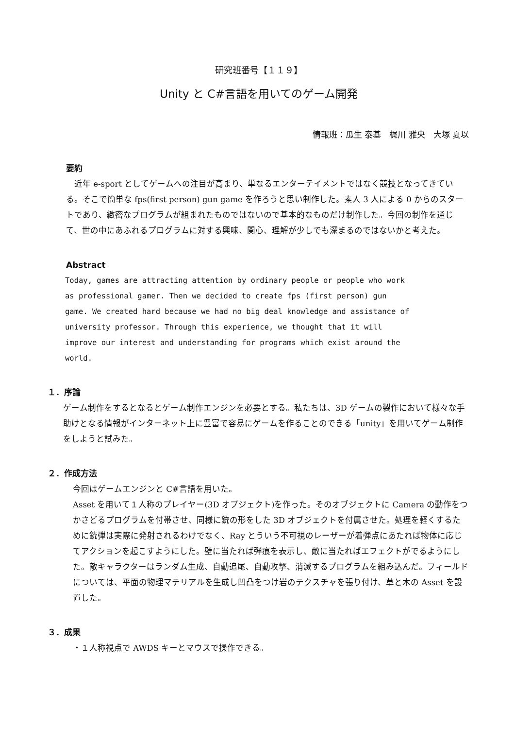研究班番号【１１９】
Unity と C#言語を用いてのゲーム開発
情報班：瓜生 泰基　梶川 雅央　大塚 夏以
要約
　近年 e-sport としてゲームへの注目が高まり、単なるエンターテイメントではなく競技となってきている。そこで簡単な fps(first person) gun game を作ろうと思い制作した。素人 3 人による 0 からのスタートであり、緻密なプログラムが組まれたものではないので基本的なものだけ制作した。今回の制作を通じて、世の中にあふれるプログラムに対する興味、関心、理解が少しでも深まるのではないかと考えた。
Abstract
Today, games are attracting attention by ordinary people or people who work
as professional gamer. Then we decided to create fps (first person) gun
game. We created hard because we had no big deal knowledge and assistance of
university professor. Through this experience, we thought that it will
improve our interest and understanding for programs which exist around the
world.
１．序論
ゲーム制作をするとなるとゲーム制作エンジンを必要とする。私たちは、3D ゲームの製作において様々な手助けとなる情報がインターネット上に豊富で容易にゲームを作ることのできる「unity」を用いてゲーム制作をしようと試みた。
２．作成方法
今回はゲームエンジンと C#言語を用いた。
Asset を用いて１人称のプレイヤー(3D オブジェクト)を作った。そのオブジェクトに Camera の動作をつかさどるプログラムを付帯させ、同様に銃の形をした 3D オブジェクトを付属させた。処理を軽くするために銃弾は実際に発射されるわけでなく、Ray とういう不可視のレーザーが着弾点にあたれば物体に応じてアクションを起こすようにした。壁に当たれば弾痕を表示し、敵に当たればエフェクトがでるようにした。敵キャラクターはランダム生成、自動追尾、自動攻撃、消滅するプログラムを組み込んだ。フィールドについては、平面の物理マテリアルを生成し凹凸をつけ岩のテクスチャを張り付け、草と木の Asset を設置した。
３．成果
・１人称視点で AWDS キーとマウスで操作できる。